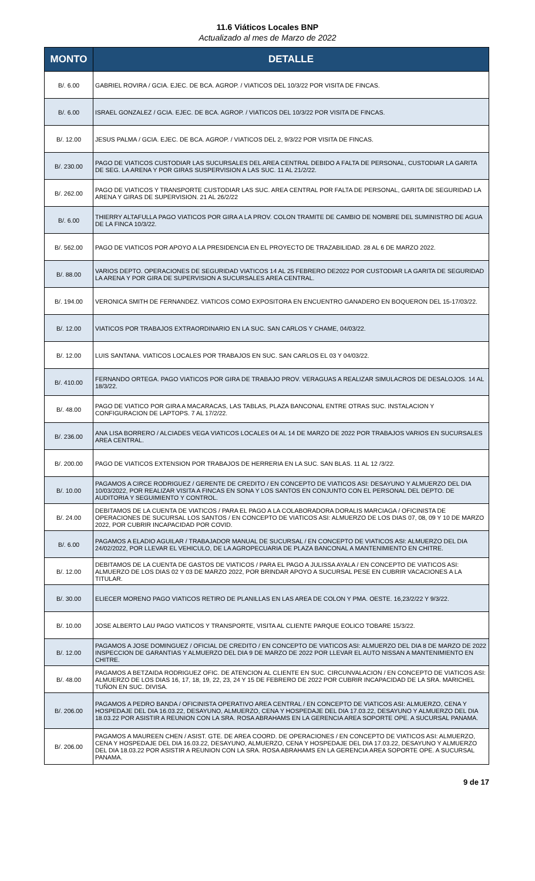11.6 Viáticos Locales BNP
Actualizado al mes de Marzo de 2022
| MONTO | DETALLE |
| --- | --- |
| B/. 6.00 | GABRIEL ROVIRA / GCIA. EJEC. DE BCA. AGROP. / VIATICOS DEL 10/3/22 POR VISITA DE FINCAS. |
| B/. 6.00 | ISRAEL GONZALEZ / GCIA. EJEC. DE BCA. AGROP. / VIATICOS DEL 10/3/22 POR VISITA DE FINCAS. |
| B/. 12.00 | JESUS PALMA / GCIA. EJEC. DE BCA. AGROP. / VIATICOS DEL 2, 9/3/22 POR VISITA DE FINCAS. |
| B/. 230.00 | PAGO DE VIATICOS CUSTODIAR LAS SUCURSALES DEL AREA CENTRAL DEBIDO A FALTA DE PERSONAL, CUSTODIAR LA GARITA DE SEG. LA ARENA Y POR GIRAS SUSPERVISION A LAS SUC. 11 AL 21/2/22. |
| B/. 262.00 | PAGO DE VIATICOS Y TRANSPORTE CUSTODIAR LAS SUC. AREA CENTRAL POR FALTA DE PERSONAL, GARITA DE SEGURIDAD LA ARENA Y GIRAS DE SUPERVISION. 21 AL 26/2/22 |
| B/. 6.00 | THIERRY ALTAFULLA PAGO VIATICOS POR GIRA A LA PROV. COLON TRAMITE DE CAMBIO DE NOMBRE DEL SUMINISTRO DE AGUA DE LA FINCA 10/3/22. |
| B/. 562.00 | PAGO DE VIATICOS POR APOYO A LA PRESIDENCIA EN EL PROYECTO DE TRAZABILIDAD. 28 AL 6 DE MARZO 2022. |
| B/. 88.00 | VARIOS DEPTO. OPERACIONES DE SEGURIDAD VIATICOS 14 AL 25 FEBRERO DE2022 POR CUSTODIAR LA GARITA DE SEGURIDAD LA ARENA Y POR GIRA DE SUPERVISION A SUCURSALES AREA CENTRAL. |
| B/. 194.00 | VERONICA SMITH DE FERNANDEZ. VIATICOS COMO EXPOSITORA EN ENCUENTRO GANADERO EN BOQUERON DEL 15-17/03/22. |
| B/. 12.00 | VIATICOS POR TRABAJOS EXTRAORDINARIO EN LA SUC. SAN CARLOS Y CHAME, 04/03/22. |
| B/. 12.00 | LUIS SANTANA. VIATICOS LOCALES POR TRABAJOS EN SUC. SAN CARLOS EL 03 Y 04/03/22. |
| B/. 410.00 | FERNANDO ORTEGA. PAGO VIATICOS POR GIRA DE TRABAJO PROV. VERAGUAS A REALIZAR SIMULACROS DE DESALOJOS. 14 AL 18/3/22. |
| B/. 48.00 | PAGO DE VIATICO POR GIRA A MACARACAS, LAS TABLAS, PLAZA BANCONAL ENTRE OTRAS SUC. INSTALACION Y CONFIGURACION DE LAPTOPS. 7 AL 17/2/22. |
| B/. 236.00 | ANA LISA BORRERO / ALCIADES VEGA VIATICOS LOCALES 04 AL 14 DE MARZO DE 2022 POR TRABAJOS VARIOS EN SUCURSALES AREA CENTRAL. |
| B/. 200.00 | PAGO DE VIATICOS EXTENSION POR TRABAJOS DE HERRERIA EN LA SUC. SAN BLAS. 11 AL 12 /3/22. |
| B/. 10.00 | PAGAMOS A CIRCE RODRIGUEZ / GERENTE DE CREDITO / EN CONCEPTO DE VIATICOS ASI: DESAYUNO Y ALMUERZO DEL DIA 10/03/2022, POR REALIZAR VISITA A FINCAS EN SONA Y LOS SANTOS EN CONJUNTO CON EL PERSONAL DEL DEPTO. DE AUDITORIA Y SEGUIMIENTO Y CONTROL. |
| B/. 24.00 | DEBITAMOS DE LA CUENTA DE VIATICOS / PARA EL PAGO A LA COLABORADORA DORALIS MARCIAGA / OFICINISTA DE OPERACIONES DE SUCURSAL LOS SANTOS / EN CONCEPTO DE VIATICOS ASI: ALMUERZO DE LOS DIAS 07, 08, 09 Y 10 DE MARZO 2022, POR CUBRIR INCAPACIDAD POR COVID. |
| B/. 6.00 | PAGAMOS A ELADIO AGUILAR / TRABAJADOR MANUAL DE SUCURSAL / EN CONCEPTO DE VIATICOS ASI: ALMUERZO DEL DIA 24/02/2022, POR LLEVAR EL VEHICULO, DE LA AGROPECUARIA DE PLAZA BANCONAL A MANTENIMIENTO EN CHITRE. |
| B/. 12.00 | DEBITAMOS DE LA CUENTA DE GASTOS DE VIATICOS / PARA EL PAGO A JULISSA AYALA / EN CONCEPTO DE VIATICOS ASI: ALMUERZO DE LOS DIAS 02 Y 03 DE MARZO 2022, POR BRINDAR APOYO A SUCURSAL PESE EN CUBRIR VACACIONES A LA TITULAR. |
| B/. 30.00 | ELIECER MORENO PAGO VIATICOS RETIRO DE PLANILLAS EN LAS AREA DE COLON Y PMA. OESTE. 16,23/2/22 Y 9/3/22. |
| B/. 10.00 | JOSE ALBERTO LAU PAGO VIATICOS Y TRANSPORTE, VISITA AL CLIENTE PARQUE EOLICO TOBARE 15/3/22. |
| B/. 12.00 | PAGAMOS A JOSE DOMINGUEZ / OFICIAL DE CREDITO / EN CONCEPTO DE VIATICOS ASI: ALMUERZO DEL DIA 8 DE MARZO DE 2022 INSPECCION DE GARANTIAS Y ALMUERZO DEL DIA 9 DE MARZO DE 2022 POR LLEVAR EL AUTO NISSAN A MANTENIMIENTO EN CHITRE. |
| B/. 48.00 | PAGAMOS A BETZAIDA RODRIGUEZ OFIC. DE ATENCION AL CLIENTE EN SUC. CIRCUNVALACION / EN CONCEPTO DE VIATICOS ASI: ALMUERZO DE LOS DIAS 16, 17, 18, 19, 22, 23, 24 Y 15 DE FEBRERO DE 2022 POR CUBRIR INCAPACIDAD DE LA SRA. MARICHEL TUÑON EN SUC. DIVISA. |
| B/. 206.00 | PAGAMOS A PEDRO BANDA / OFICINISTA OPERATIVO AREA CENTRAL / EN CONCEPTO DE VIATICOS ASI: ALMUERZO, CENA Y HOSPEDAJE DEL DIA 16.03.22, DESAYUNO, ALMUERZO, CENA Y HOSPEDAJE DEL DIA 17.03.22, DESAYUNO Y ALMUERZO DEL DIA 18.03.22 POR ASISTIR A REUNION CON LA SRA. ROSA ABRAHAMS EN LA GERENCIA AREA SOPORTE OPE. A SUCURSAL PANAMA. |
| B/. 206.00 | PAGAMOS A MAUREEN CHEN / ASIST. GTE. DE AREA COORD. DE OPERACIONES / EN CONCEPTO DE VIATICOS ASI: ALMUERZO, CENA Y HOSPEDAJE DEL DIA 16.03.22, DESAYUNO, ALMUERZO, CENA Y HOSPEDAJE DEL DIA 17.03.22, DESAYUNO Y ALMUERZO DEL DIA 18.03.22 POR ASISTIR A REUNION CON LA SRA. ROSA ABRAHAMS EN LA GERENCIA AREA SOPORTE OPE. A SUCURSAL PANAMA. |
9 de 17